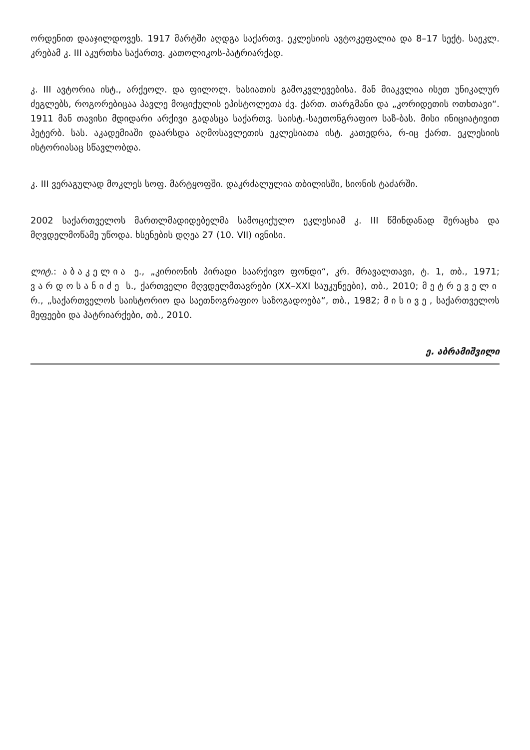ორდენით დააჯილდოვეს. 1917 მარტში აღდგა საქართვ. ეკლესიის ავტოკეფალია და 8–17 სექტ. საეკლ. კრებამ კ. III აკურთხა საქართვ. კათოლიკოს-პატრიარქად.
კ. III ავტორია ისტ., არქეოლ. და ფილოლ. ხასიათის გამოკვლევებისა. მან მიაკვლია ისეთ უნიკალურ ძეგლებს, როგორებიცაა პავლე მოციქულის ეპისტოლეთა ძვ. ქართ. თარგმანი და „კორიდეთის ოთხთავი“. 1911 მან თავისი მდიდარი არქივი გადასცა საქართვ. საისტ.-საეთონგრაფიო საზ-ბას. მისი ინიციატივით პეტერბ. სას. აკადემიაში დაარსდა აღმოსავლეთის ეკლესიათა ისტ. კათედრა, რ-იც ქართ. ეკლესიის ისტორიასაც სწავლობდა.
კ. III ვერაგულად მოკლეს სოფ. მარტყოფში. დაკრძალულია თბილისში, სიონის ტაძარში.
2002 საქართველოს მართლმადიდებელმა სამოციქულო ეკლესიამ კ. III წმინდანად შერაცხა და მღვდელმოწამე უწოდა. ხსენების დღეა 27 (10. VII) ივნისი.
ლიტ.: აბაკელია ე., „კირიონის პირადი საარქივო ფონდი“, კრ. მრავალთავი, ტ. 1, თბ., 1971; ვარდოსანიძე ს., ქართველი მღვდელმთავრები (XX–XXI საუკუნეები), თბ., 2010; მეტრეველი რ., „საქართველოს საისტორიო და საეთნოგრაფიო საზოგადოება“, თბ., 1982; მისივე, საქართველოს მეფეები და პატრიარქები, თბ., 2010.
ე. აბრამიშვილი